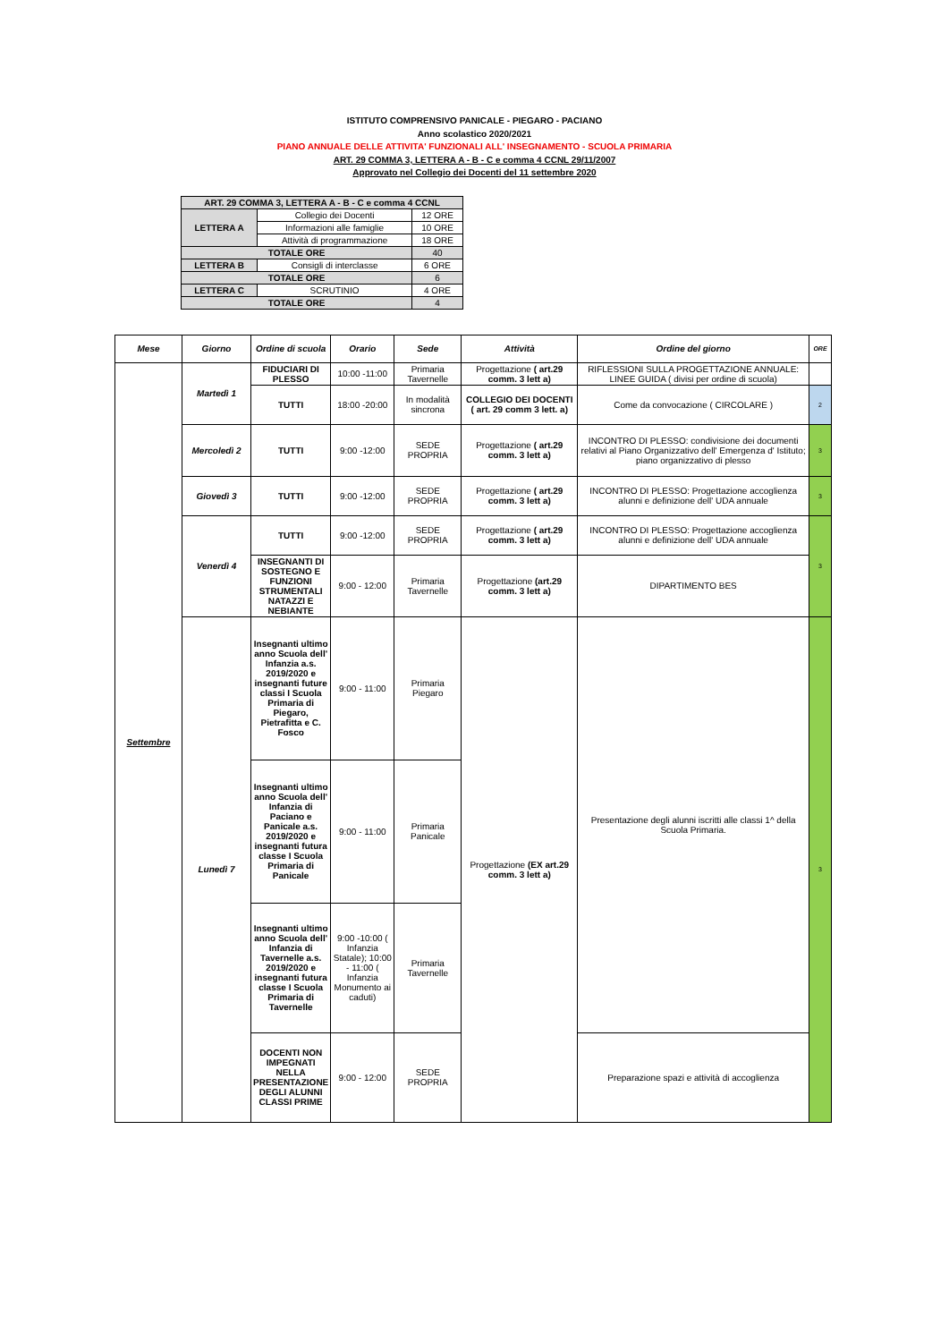ISTITUTO COMPRENSIVO PANICALE - PIEGARO - PACIANO
Anno scolastico 2020/2021
PIANO ANNUALE DELLE ATTIVITA' FUNZIONALI ALL' INSEGNAMENTO - SCUOLA PRIMARIA
ART. 29 COMMA 3, LETTERA A - B - C e comma 4 CCNL 29/11/2007
Approvato nel Collegio dei Docenti del 11 settembre 2020
| ART. 29 COMMA 3, LETTERA A - B - C e comma 4 CCNL | | |
| LETTERA A | Collegio dei Docenti | 12 ORE |
| | Informazioni alle famiglie | 10 ORE |
| | Attività di programmazione | 18 ORE |
| TOTALE ORE | | 40 |
| LETTERA B | Consigli di interclasse | 6 ORE |
| TOTALE ORE | | 6 |
| LETTERA C | SCRUTINIO | 4 ORE |
| TOTALE ORE | | 4 |
| Mese | Giorno | Ordine di scuola | Orario | Sede | Attività | Ordine del giorno | ORE |
| --- | --- | --- | --- | --- | --- | --- | --- |
| Settembre | Martedì 1 | FIDUCIARI DI PLESSO | 10:00 -11:00 | Primaria Tavernelle | Progettazione ( art.29 comm. 3 lett a) | RIFLESSIONI SULLA PROGETTAZIONE ANNUALE: LINEE GUIDA ( divisi per ordine di scuola) | |
| | | TUTTI | 18:00 -20:00 | In modalità sincrona | COLLEGIO DEI DOCENTI ( art. 29 comm 3 lett. a) | Come da convocazione ( CIRCOLARE ) | 2 |
| | Mercoledì 2 | TUTTI | 9:00 -12:00 | SEDE PROPRIA | Progettazione ( art.29 comm. 3 lett a) | INCONTRO DI PLESSO: condivisione dei documenti relativi al Piano Organizzativo dell' Emergenza d' Istituto; piano organizzativo di plesso | 3 |
| | Giovedì 3 | TUTTI | 9:00 -12:00 | SEDE PROPRIA | Progettazione ( art.29 comm. 3 lett a) | INCONTRO DI PLESSO: Progettazione accoglienza alunni e definizione dell' UDA annuale | 3 |
| | Venerdì 4 | TUTTI | 9:00 -12:00 | SEDE PROPRIA | Progettazione ( art.29 comm. 3 lett a) | INCONTRO DI PLESSO: Progettazione accoglienza alunni e definizione dell' UDA annuale | 3 |
| | | INSEGNANTI DI SOSTEGNO E FUNZIONI STRUMENTALI NATAZZI E NEBIANTE | 9:00 - 12:00 | Primaria Tavernelle | Progettazione (art.29 comm. 3 lett a) | DIPARTIMENTO BES | |
| | Lunedì 7 | Insegnanti ultimo anno Scuola dell' Infanzia a.s. 2019/2020 e insegnanti future classi I Scuola Primaria di Piegaro, Pietrafitta e C. Fosco | 9:00 - 11:00 | Primaria Piegaro | Progettazione (EX art.29 comm. 3 lett a) | Presentazione degli alunni iscritti alle classi 1^ della Scuola Primaria. | 3 |
| | | Insegnanti ultimo anno Scuola dell' Infanzia di Paciano e Panicale a.s. 2019/2020 e insegnanti futura classe I Scuola Primaria di Panicale | 9:00 - 11:00 | Primaria Panicale | | | |
| | | Insegnanti ultimo anno Scuola dell' Infanzia di Tavernelle a.s. 2019/2020 e insegnanti futura classe I Scuola Primaria di Tavernelle | 9:00 -10:00 ( Infanzia Statale); 10:00 - 11:00 ( Infanzia Monumento ai caduti) | Primaria Tavernelle | | | |
| | | DOCENTI NON IMPEGNATI NELLA PRESENTAZIONE DEGLI ALUNNI CLASSI PRIME | 9:00 - 12:00 | SEDE PROPRIA | | Preparazione spazi e attività di accoglienza | |